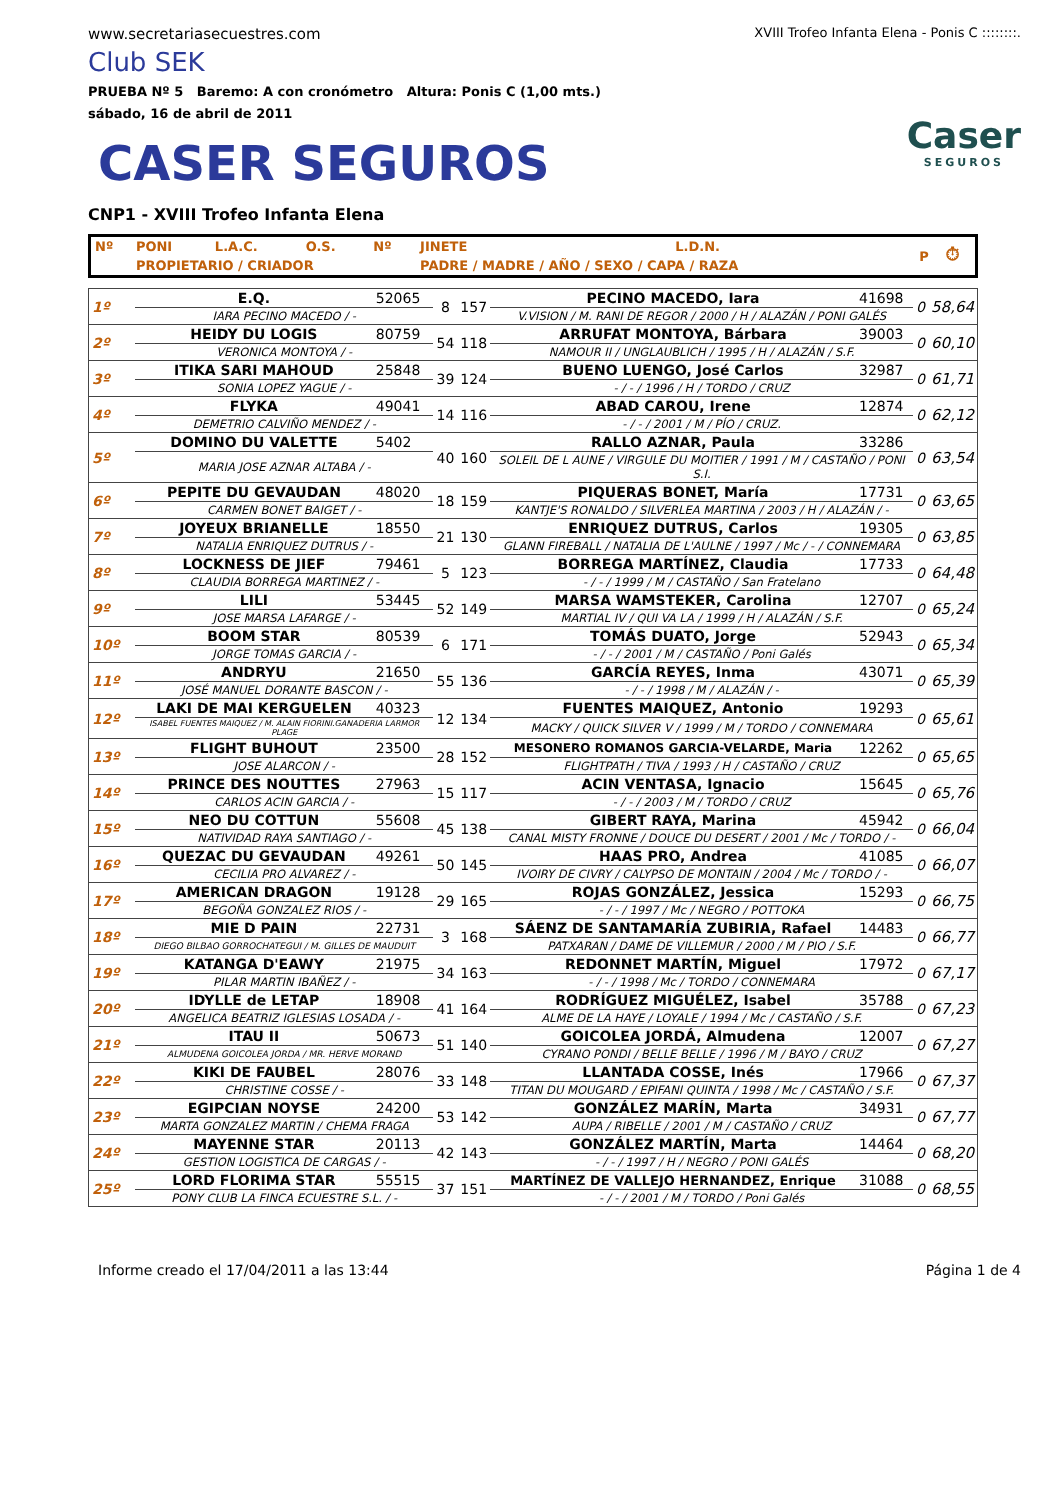www.secretariasecuestres.com
XVIII Trofeo Infanta Elena - Ponis C ::::::::.
Club SEK
PRUEBA Nº 5 Baremo: A con cronómetro Altura: Ponis C (1,00 mts.)
sábado, 16 de abril de 2011
Caser
SEGUROS
CASER SEGUROS
CNP1 - XVIII Trofeo Infanta Elena
| Nº | PONI | L.A.C. | O.S. | Nº | JINETE | L.D.N. | P | ⏱ |
| | PROPIETARIO / CRIADOR | | | | PADRE / MADRE / AÑO / SEXO / CAPA / RAZA | | | |
| 1º | E.Q. | 52065 | 8 | 157 | PECINO MACEDO, Iara | 41698 | 0 | 58,64 |
| | IARA PECINO MACEDO / - | | | | V.VISION / M. RANI DE REGOR / 2000 / H / ALAZÁN / PONI GALÉS | | | |
| 2º | HEIDY DU LOGIS | 80759 | 54 | 118 | ARRUFAT MONTOYA, Bárbara | 39003 | 0 | 60,10 |
| | VERONICA MONTOYA / - | | | | NAMOUR II / UNGLAUBLICH / 1995 / H / ALAZÁN / S.F. | | | |
| 3º | ITIKA SARI MAHOUD | 25848 | 39 | 124 | BUENO LUENGO, José Carlos | 32987 | 0 | 61,71 |
| | SONIA LOPEZ YAGUE / - | | | | - / - / 1996 / H / TORDO / CRUZ | | | |
| 4º | FLYKA | 49041 | 14 | 116 | ABAD CAROU, Irene | 12874 | 0 | 62,12 |
| | DEMETRIO CALVIÑO MENDEZ / - | | | | - / - / 2001 / M / PÍO / CRUZ. | | | |
| 5º | DOMINO DU VALETTE | 5402 | 40 | 160 | RALLO AZNAR, Paula | 33286 | 0 | 63,54 |
| | MARIA JOSE AZNAR ALTABA / - | | | | SOLEIL DE L AUNE / VIRGULE DU MOITIER / 1991 / M / CASTAÑO / PONI S.I. | | | |
| 6º | PEPITE DU GEVAUDAN | 48020 | 18 | 159 | PIQUERAS BONET, María | 17731 | 0 | 63,65 |
| | CARMEN BONET BAIGET / - | | | | KANTJE'S RONALDO / SILVERLEA MARTINA / 2003 / H / ALAZÁN / - | | | |
| 7º | JOYEUX BRIANELLE | 18550 | 21 | 130 | ENRIQUEZ DUTRUS, Carlos | 19305 | 0 | 63,85 |
| | NATALIA ENRIQUEZ DUTRUS / - | | | | GLANN FIREBALL / NATALIA DE L'AULNE / 1997 / Mc / - / CONNEMARA | | | |
| 8º | LOCKNESS DE JIEF | 79461 | 5 | 123 | BORREGA MARTÍNEZ, Claudia | 17733 | 0 | 64,48 |
| | CLAUDIA BORREGA MARTINEZ / - | | | | - / - / 1999 / M / CASTAÑO / San Fratelano | | | |
| 9º | LILI | 53445 | 52 | 149 | MARSA WAMSTEKER, Carolina | 12707 | 0 | 65,24 |
| | JOSE MARSA LAFARGE / - | | | | MARTIAL IV / QUI VA LA / 1999 / H / ALAZÁN / S.F. | | | |
| 10º | BOOM STAR | 80539 | 6 | 171 | TOMÁS DUATO, Jorge | 52943 | 0 | 65,34 |
| | JORGE TOMAS GARCIA / - | | | | - / - / 2001 / M / CASTAÑO / Poni Galés | | | |
| 11º | ANDRYU | 21650 | 55 | 136 | GARCÍA REYES, Inma | 43071 | 0 | 65,39 |
| | JOSÉ MANUEL DORANTE BASCON / - | | | | - / - / 1998 / M / ALAZÁN / - | | | |
| 12º | LAKI DE MAI KERGUELEN | 40323 | 12 | 134 | FUENTES MAIQUEZ, Antonio | 19293 | 0 | 65,61 |
| | ISABEL FUENTES MAIQUEZ / M. ALAIN FIORINI.GANADERIA LARMOR PLAGE | | | | MACKY / QUICK SILVER V / 1999 / M / TORDO / CONNEMARA | | | |
| 13º | FLIGHT BUHOUT | 23500 | 28 | 152 | MESONERO ROMANOS GARCIA-VELARDE, Maria | 12262 | 0 | 65,65 |
| | JOSE ALARCON / - | | | | FLIGHTPATH / TIVA / 1993 / H / CASTAÑO / CRUZ | | | |
| 14º | PRINCE DES NOUTTES | 27963 | 15 | 117 | ACIN VENTASA, Ignacio | 15645 | 0 | 65,76 |
| | CARLOS ACIN GARCIA / - | | | | - / - / 2003 / M / TORDO / CRUZ | | | |
| 15º | NEO DU COTTUN | 55608 | 45 | 138 | GIBERT RAYA, Marina | 45942 | 0 | 66,04 |
| | NATIVIDAD RAYA SANTIAGO / - | | | | CANAL MISTY FRONNE / DOUCE DU DESERT / 2001 / Mc / TORDO / - | | | |
| 16º | QUEZAC DU GEVAUDAN | 49261 | 50 | 145 | HAAS PRO, Andrea | 41085 | 0 | 66,07 |
| | CECILIA PRO ALVAREZ / - | | | | IVOIRY DE CIVRY / CALYPSO DE MONTAIN / 2004 / Mc / TORDO / - | | | |
| 17º | AMERICAN DRAGON | 19128 | 29 | 165 | ROJAS GONZÁLEZ, Jessica | 15293 | 0 | 66,75 |
| | BEGOÑA GONZALEZ RIOS / - | | | | - / - / 1997 / Mc / NEGRO / POTTOKA | | | |
| 18º | MIE D PAIN | 22731 | 3 | 168 | SÁENZ DE SANTAMARÍA ZUBIRIA, Rafael | 14483 | 0 | 66,77 |
| | DIEGO BILBAO GORROCHATEGUI / M. GILLES DE MAUDUIT | | | | PATXARAN / DAME DE VILLEMUR / 2000 / M / PIO / S.F. | | | |
| 19º | KATANGA D'EAWY | 21975 | 34 | 163 | REDONNET MARTÍN, Miguel | 17972 | 0 | 67,17 |
| | PILAR MARTIN IBAÑEZ / - | | | | - / - / 1998 / Mc / TORDO / CONNEMARA | | | |
| 20º | IDYLLE de LETAP | 18908 | 41 | 164 | RODRÍGUEZ MIGUÉLEZ, Isabel | 35788 | 0 | 67,23 |
| | ANGELICA BEATRIZ IGLESIAS LOSADA / - | | | | ALME DE LA HAYE / LOYALE / 1994 / Mc / CASTAÑO / S.F. | | | |
| 21º | ITAU II | 50673 | 51 | 140 | GOICOLEA JORDÁ, Almudena | 12007 | 0 | 67,27 |
| | ALMUDENA GOICOLEA JORDA / MR. HERVE MORAND | | | | CYRANO PONDI / BELLE BELLE / 1996 / M / BAYO / CRUZ | | | |
| 22º | KIKI DE FAUBEL | 28076 | 33 | 148 | LLANTADA COSSE, Inés | 17966 | 0 | 67,37 |
| | CHRISTINE COSSE / - | | | | TITAN DU MOUGARD / EPIFANI QUINTA / 1998 / Mc / CASTAÑO / S.F. | | | |
| 23º | EGIPCIAN NOYSE | 24200 | 53 | 142 | GONZÁLEZ MARÍN, Marta | 34931 | 0 | 67,77 |
| | MARTA GONZALEZ MARTIN / CHEMA FRAGA | | | | AUPA / RIBELLE / 2001 / M / CASTAÑO / CRUZ | | | |
| 24º | MAYENNE STAR | 20113 | 42 | 143 | GONZÁLEZ MARTÍN, Marta | 14464 | 0 | 68,20 |
| | GESTION LOGISTICA DE CARGAS / - | | | | - / - / 1997 / H / NEGRO / PONI GALÉS | | | |
| 25º | LORD FLORIMA STAR | 55515 | 37 | 151 | MARTÍNEZ DE VALLEJO HERNANDEZ, Enrique | 31088 | 0 | 68,55 |
| | PONY CLUB LA FINCA ECUESTRE S.L. / - | | | | - / - / 2001 / M / TORDO / Poni Galés | | | |
Informe creado el 17/04/2011 a las 13:44 Página 1 de 4